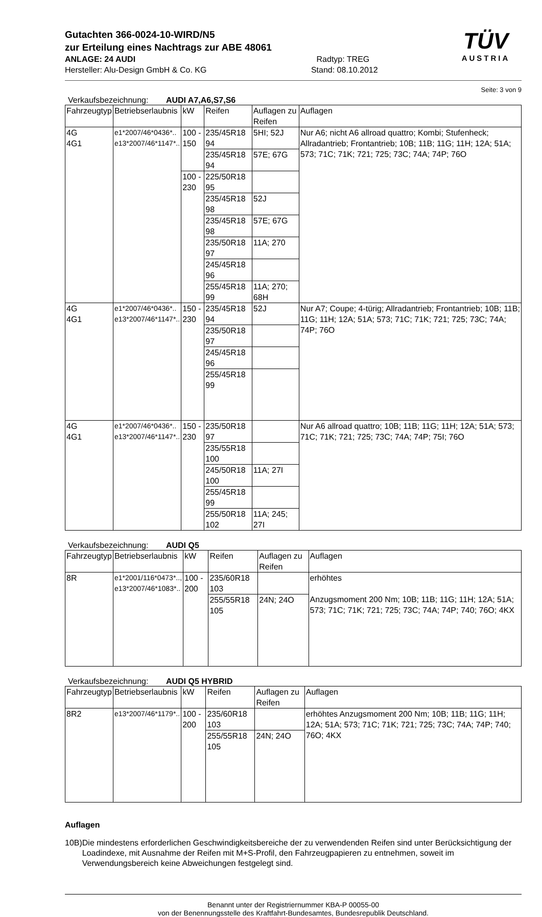Gutachten 366-0024-10-WIRD/N5
zur Erteilung eines Nachtrags zur ABE 48061
ANLAGE: 24 AUDI Radtyp: TREG
Hersteller: Alu-Design GmbH & Co. KG Stand: 08.10.2012
TÜV
AUSTRIA
Seite: 3 von 9
Verkaufsbezeichnung: AUDI A7,A6,S7,S6
| Fahrzeugtyp | Betriebserlaubnis | kW | Reifen | Auflagen zu Reifen | Auflagen |
| --- | --- | --- | --- | --- | --- |
| 4G 4G1 | e1*2007/46*0436*.. e13*2007/46*1147*.. | 100 - 150 | 235/45R18 94 | 5HI; 52J | Nur A6; nicht A6 allroad quattro; Kombi; Stufenheck; Allradantrieb; Frontantrieb; 10B; 11B; 11G; 11H; 12A; 51A; 573; 71C; 71K; 721; 725; 73C; 74A; 74P; 76O |
| | | | 235/45R18 94 | 57E; 67G | |
| | | 100 - 230 | 225/50R18 95 | | |
| | | | 235/45R18 98 | 52J | |
| | | | 235/45R18 98 | 57E; 67G | |
| | | | 235/50R18 97 | 11A; 270 | |
| | | | 245/45R18 96 | | |
| | | | 255/45R18 99 | 11A; 270; 68H | |
| 4G 4G1 | e1*2007/46*0436*.. e13*2007/46*1147*.. | 150 - 230 | 235/45R18 94 | 52J | Nur A7; Coupe; 4-türig; Allradantrieb; Frontantrieb; 10B; 11B; 11G; 11H; 12A; 51A; 573; 71C; 71K; 721; 725; 73C; 74A; 74P; 76O |
| | | | 235/50R18 97 | | |
| | | | 245/45R18 96 | | |
| | | | 255/45R18 99 | | |
| 4G 4G1 | e1*2007/46*0436*.. e13*2007/46*1147*.. | 150 - 230 | 235/50R18 97 | | Nur A6 allroad quattro; 10B; 11B; 11G; 11H; 12A; 51A; 573; 71C; 71K; 721; 725; 73C; 74A; 74P; 75I; 76O |
| | | | 235/55R18 100 | | |
| | | | 245/50R18 100 | 11A; 27I | |
| | | | 255/45R18 99 | | |
| | | | 255/50R18 102 | 11A; 245; 27I | |
Verkaufsbezeichnung: AUDI Q5
| Fahrzeugtyp | Betriebserlaubnis | kW | Reifen | Auflagen zu Reifen | Auflagen |
| --- | --- | --- | --- | --- | --- |
| 8R | e1*2001/116*0473*.., e13*2007/46*1083*.. | 100 - 200 | 235/60R18 103 | | erhöhtes Anzugsmoment 200 Nm; 10B; 11B; 11G; 11H; 12A; 51A; 573; 71C; 71K; 721; 725; 73C; 74A; 74P; 740; 76O; 4KX |
| | | | 255/55R18 105 | 24N; 24O | |
Verkaufsbezeichnung: AUDI Q5 HYBRID
| Fahrzeugtyp | Betriebserlaubnis | kW | Reifen | Auflagen zu Reifen | Auflagen |
| --- | --- | --- | --- | --- | --- |
| 8R2 | e13*2007/46*1179*.. | 100 - 200 | 235/60R18 103 | | erhöhtes Anzugsmoment 200 Nm; 10B; 11B; 11G; 11H; 12A; 51A; 573; 71C; 71K; 721; 725; 73C; 74A; 74P; 740; 76O; 4KX |
| | | | 255/55R18 105 | 24N; 24O | |
Auflagen
10B) Die mindestens erforderlichen Geschwindigkeitsbereiche der zu verwendenden Reifen sind unter Berücksichtigung der Loadindexe, mit Ausnahme der Reifen mit M+S-Profil, den Fahrzeugpapieren zu entnehmen, soweit im Verwendungsbereich keine Abweichungen festgelegt sind.
Benannt unter der Registriernummer KBA-P 00055-00
von der Benennungsstelle des Kraftfahrt-Bundesamtes, Bundesrepublik Deutschland.